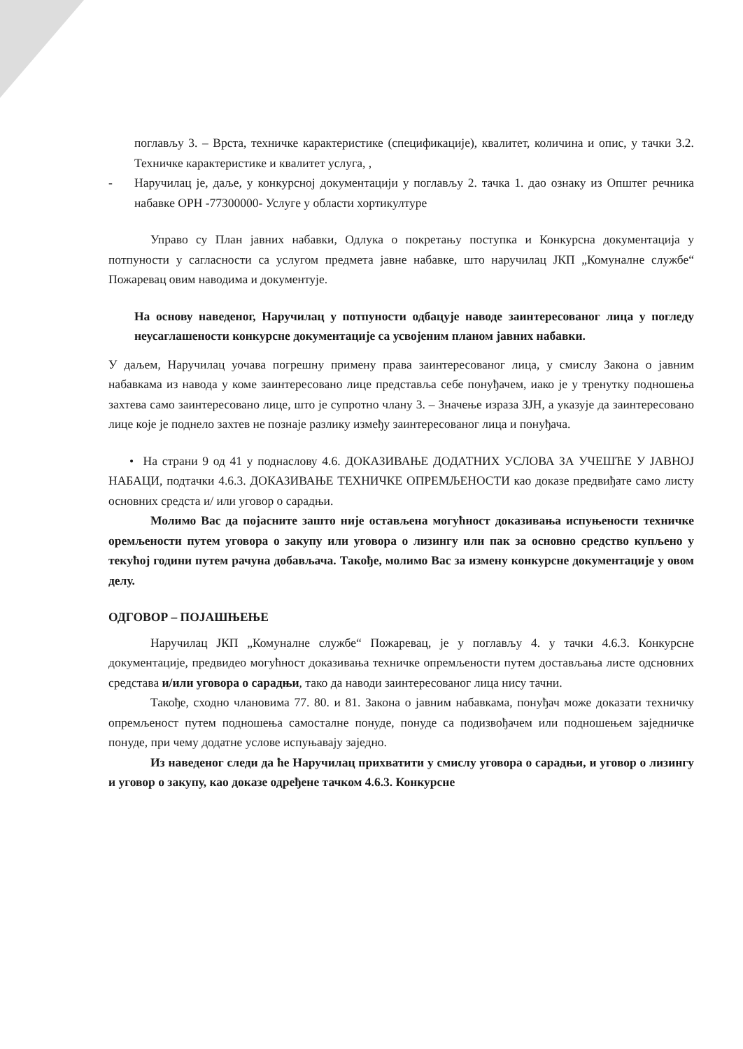поглављу 3. – Врста, техничке карактеристике (спецификације), квалитет, количина и опис, у тачки 3.2. Техничке карактеристике и квалитет услуга, ,
- Наручилац је, даље, у конкурсној документацији у поглављу 2. тачка 1. дао ознаку из Општег речника набавке ОРН -77300000- Услуге у области хортикултуре
Управо су План јавних набавки, Одлука о покретању поступка и Конкурсна документација у потпуности у сагласности са услугом предмета јавне набавке, што наручилац ЈКП „Комуналне службе“ Пожаревац овим наводима и документује.
На основу наведеног, Наручилац у потпуности одбацује наводе заинтересованог лица у погледу неусаглашености конкурсне документације са усвојеним планом јавних набавки.
У даљем, Наручилац уочава погрешну примену права заинтересованог лица, у смислу Закона о јавним набавкама из навода у коме заинтересовано лице представља себе понуђачем, иако је у тренутку подношења захтева само заинтересовано лице, што је супротно члану 3. – Значење израза ЗЈН, а указује да заинтересовано лице које је поднело захтев не познаје разлику између заинтересованог лица и понуђача.
• На страни 9 од 41 у поднаслову 4.6. ДОКАЗИВАЊЕ ДОДАТНИХ УСЛОВА ЗА УЧЕШЋЕ У ЈАВНОЈ НАБАЦИ, подтачки 4.6.3. ДОКАЗИВАЊЕ ТЕХНИЧКЕ ОПРЕМЉЕНОСТИ као доказе предвиђате само листу основних средста и/ или уговор о сарадњи.
Молимо Вас да појасните зашто није остављена могућност доказивања испуњености техничке оремљености путем уговора о закупу или уговора о лизингу или пак за основно средство купљено у текућој години путем рачуна добављача. Такође, молимо Вас за измену конкурсне документације у овом делу.
ОДГОВОР – ПОЈАШЊЕЊЕ
Наручилац ЈКП „Комуналне службе“ Пожаревац, је у поглављу 4. у тачки 4.6.3. Конкурсне документације, предвидео могућност доказивања техничке опремљености путем достављања листе одсновних средстава и/или уговора о сарадњи, тако да наводи заинтересованог лица нису тачни.
Такође, сходно члановима 77. 80. и 81. Закона о јавним набавкама, понуђач може доказати техничку опремљеност путем подношења самосталне понуде, понуде са подизвођачем или подношењем заједничке понуде, при чему додатне услове испуњавају заједно.
Из наведеног следи да ће Наручилац прихватити у смислу уговора о сарадњи, и уговор о лизингу и уговор о закупу, као доказе одређене тачком 4.6.3. Конкурсне